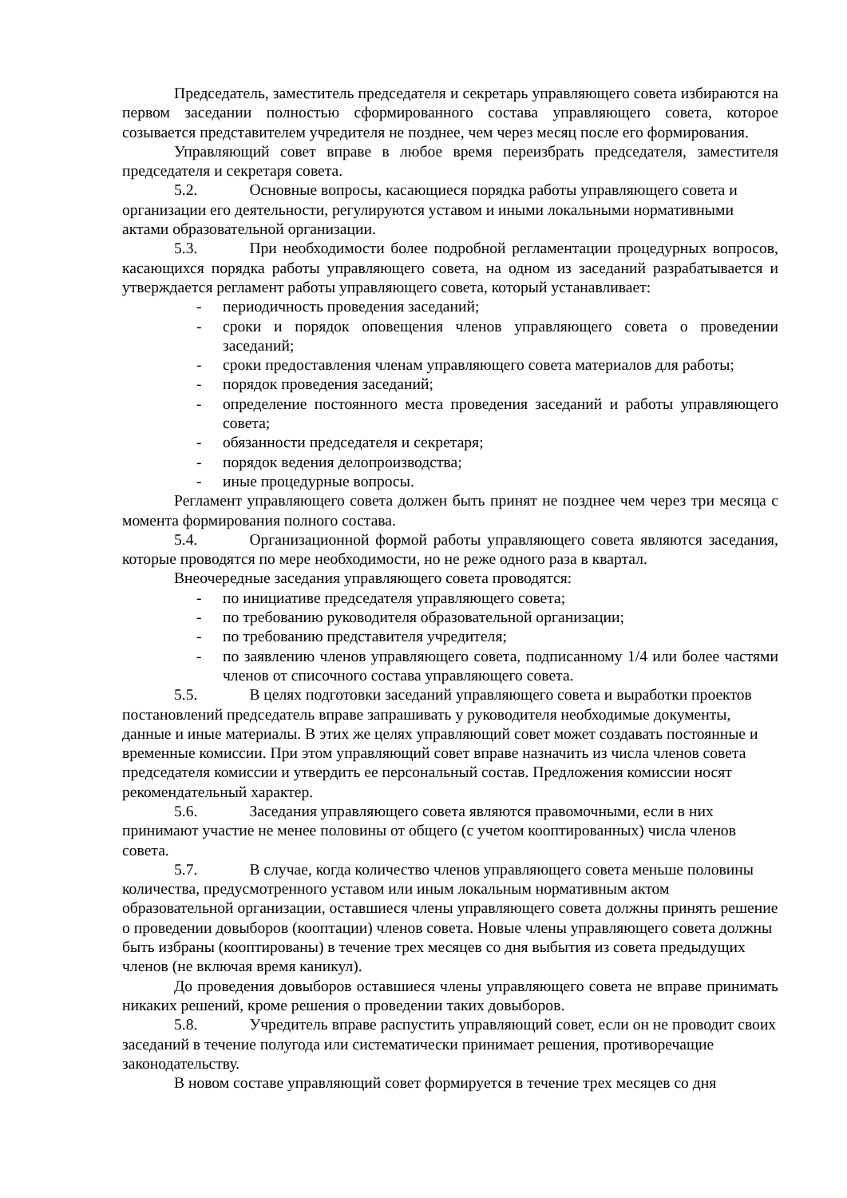Председатель, заместитель председателя и секретарь управляющего совета избираются на первом заседании полностью сформированного состава управляющего совета, которое созывается представителем учредителя не позднее, чем через месяц после его формирования.
Управляющий совет вправе в любое время переизбрать председателя, заместителя председателя и секретаря совета.
5.2. Основные вопросы, касающиеся порядка работы управляющего совета и организации его деятельности, регулируются уставом и иными локальными нормативными актами образовательной организации.
5.3. При необходимости более подробной регламентации процедурных вопросов, касающихся порядка работы управляющего совета, на одном из заседаний разрабатывается и утверждается регламент работы управляющего совета, который устанавливает:
- периодичность проведения заседаний;
- сроки и порядок оповещения членов управляющего совета о проведении заседаний;
- сроки предоставления членам управляющего совета материалов для работы;
- порядок проведения заседаний;
- определение постоянного места проведения заседаний и работы управляющего совета;
- обязанности председателя и секретаря;
- порядок ведения делопроизводства;
- иные процедурные вопросы.
Регламент управляющего совета должен быть принят не позднее чем через три месяца с момента формирования полного состава.
5.4. Организационной формой работы управляющего совета являются заседания, которые проводятся по мере необходимости, но не реже одного раза в квартал.
Внеочередные заседания управляющего совета проводятся:
- по инициативе председателя управляющего совета;
- по требованию руководителя образовательной организации;
- по требованию представителя учредителя;
- по заявлению членов управляющего совета, подписанному 1/4 или более частями членов от списочного состава управляющего совета.
5.5. В целях подготовки заседаний управляющего совета и выработки проектов постановлений председатель вправе запрашивать у руководителя необходимые документы, данные и иные материалы. В этих же целях управляющий совет может создавать постоянные и временные комиссии. При этом управляющий совет вправе назначить из числа членов совета председателя комиссии и утвердить ее персональный состав. Предложения комиссии носят рекомендательный характер.
5.6. Заседания управляющего совета являются правомочными, если в них принимают участие не менее половины от общего (с учетом кооптированных) числа членов совета.
5.7. В случае, когда количество членов управляющего совета меньше половины количества, предусмотренного уставом или иным локальным нормативным актом образовательной организации, оставшиеся члены управляющего совета должны принять решение о проведении довыборов (кооптации) членов совета. Новые члены управляющего совета должны быть избраны (кооптированы) в течение трех месяцев со дня выбытия из совета предыдущих членов (не включая время каникул).
До проведения довыборов оставшиеся члены управляющего совета не вправе принимать никаких решений, кроме решения о проведении таких довыборов.
5.8. Учредитель вправе распустить управляющий совет, если он не проводит своих заседаний в течение полугода или систематически принимает решения, противоречащие законодательству.
В новом составе управляющий совет формируется в течение трех месяцев со дня